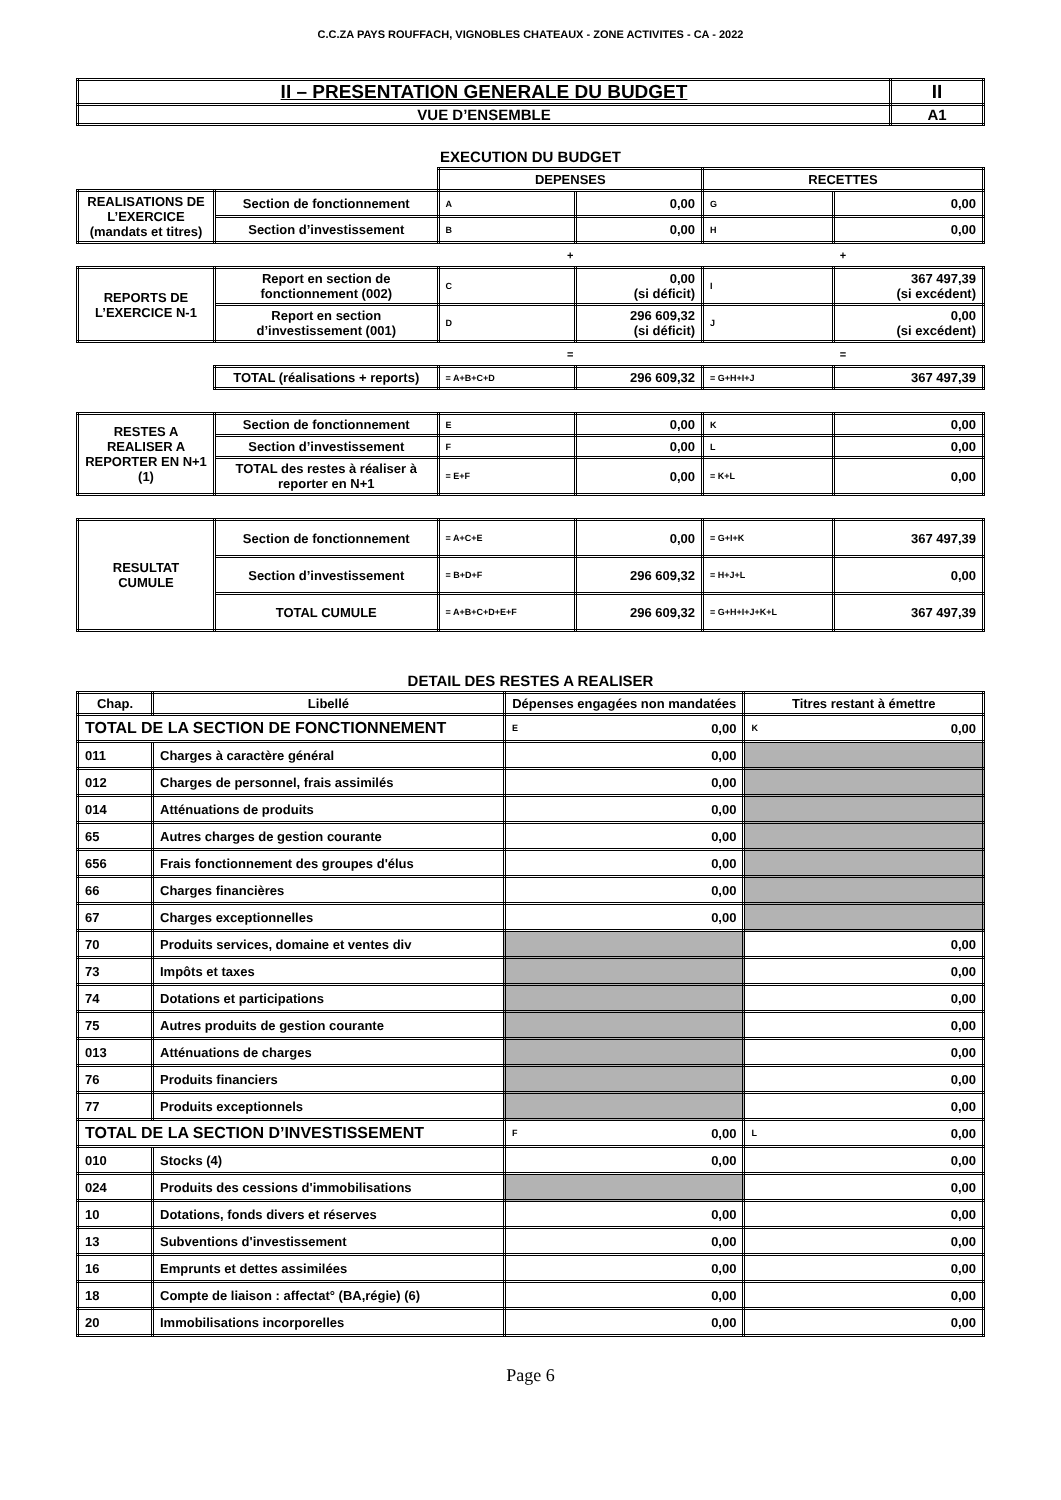C.C.ZA PAYS ROUFFACH, VIGNOBLES CHATEAUX - ZONE ACTIVITES - CA - 2022
| II – PRESENTATION GENERALE DU BUDGET | II |
| VUE D’ENSEMBLE | A1 |
EXECUTION DU BUDGET
| | | DEPENSES | | RECETTES | |
| REALISATIONS DE L’EXERCICE (mandats et titres) | Section de fonctionnement | A | 0,00 | G | 0,00 |
| | Section d’investissement | B | 0,00 | H | 0,00 |
| | | + | | + | |
| REPORTS DE L’EXERCICE N-1 | Report en section de fonctionnement (002) | C | 0,00 (si déficit) | I | 367 497,39 (si excédent) |
| | Report en section d’investissement (001) | D | 296 609,32 (si déficit) | J | 0,00 (si excédent) |
| | | = | | = | |
| | TOTAL (réalisations + reports) | = A+B+C+D | 296 609,32 | = G+H+I+J | 367 497,39 |
| RESTES A REALISER A REPORTER EN N+1 (1) | Section de fonctionnement | E | 0,00 | K | 0,00 |
| | Section d’investissement | F | 0,00 | L | 0,00 |
| | TOTAL des restes à réaliser à reporter en N+1 | = E+F | 0,00 | = K+L | 0,00 |
| RESULTAT CUMULE | Section de fonctionnement | = A+C+E | 0,00 | = G+I+K | 367 497,39 |
| | Section d’investissement | = B+D+F | 296 609,32 | = H+J+L | 0,00 |
| | TOTAL CUMULE | = A+B+C+D+E+F | 296 609,32 | = G+H+I+J+K+L | 367 497,39 |
DETAIL DES RESTES A REALISER
| Chap. | Libellé | Dépenses engagées non mandatées | | Titres restant à émettre | |
| --- | --- | --- | --- | --- | --- |
| TOTAL DE LA SECTION DE FONCTIONNEMENT | | E | 0,00 | K | 0,00 |
| 011 | Charges à caractère général | 0,00 | | | |
| 012 | Charges de personnel, frais assimilés | 0,00 | | | |
| 014 | Atténuations de produits | 0,00 | | | |
| 65 | Autres charges de gestion courante | 0,00 | | | |
| 656 | Frais fonctionnement des groupes d'élus | 0,00 | | | |
| 66 | Charges financières | 0,00 | | | |
| 67 | Charges exceptionnelles | 0,00 | | | |
| 70 | Produits services, domaine et ventes div | | | 0,00 | |
| 73 | Impôts et taxes | | | 0,00 | |
| 74 | Dotations et participations | | | 0,00 | |
| 75 | Autres produits de gestion courante | | | 0,00 | |
| 013 | Atténuations de charges | | | 0,00 | |
| 76 | Produits financiers | | | 0,00 | |
| 77 | Produits exceptionnels | | | 0,00 | |
| TOTAL DE LA SECTION D’INVESTISSEMENT | | F | 0,00 | L | 0,00 |
| 010 | Stocks (4) | 0,00 | | 0,00 | |
| 024 | Produits des cessions d'immobilisations | | | 0,00 | |
| 10 | Dotations, fonds divers et réserves | 0,00 | | 0,00 | |
| 13 | Subventions d'investissement | 0,00 | | 0,00 | |
| 16 | Emprunts et dettes assimilées | 0,00 | | 0,00 | |
| 18 | Compte de liaison : affectat° (BA,régie) (6) | 0,00 | | 0,00 | |
| 20 | Immobilisations incorporelles | 0,00 | | 0,00 | |
Page 6